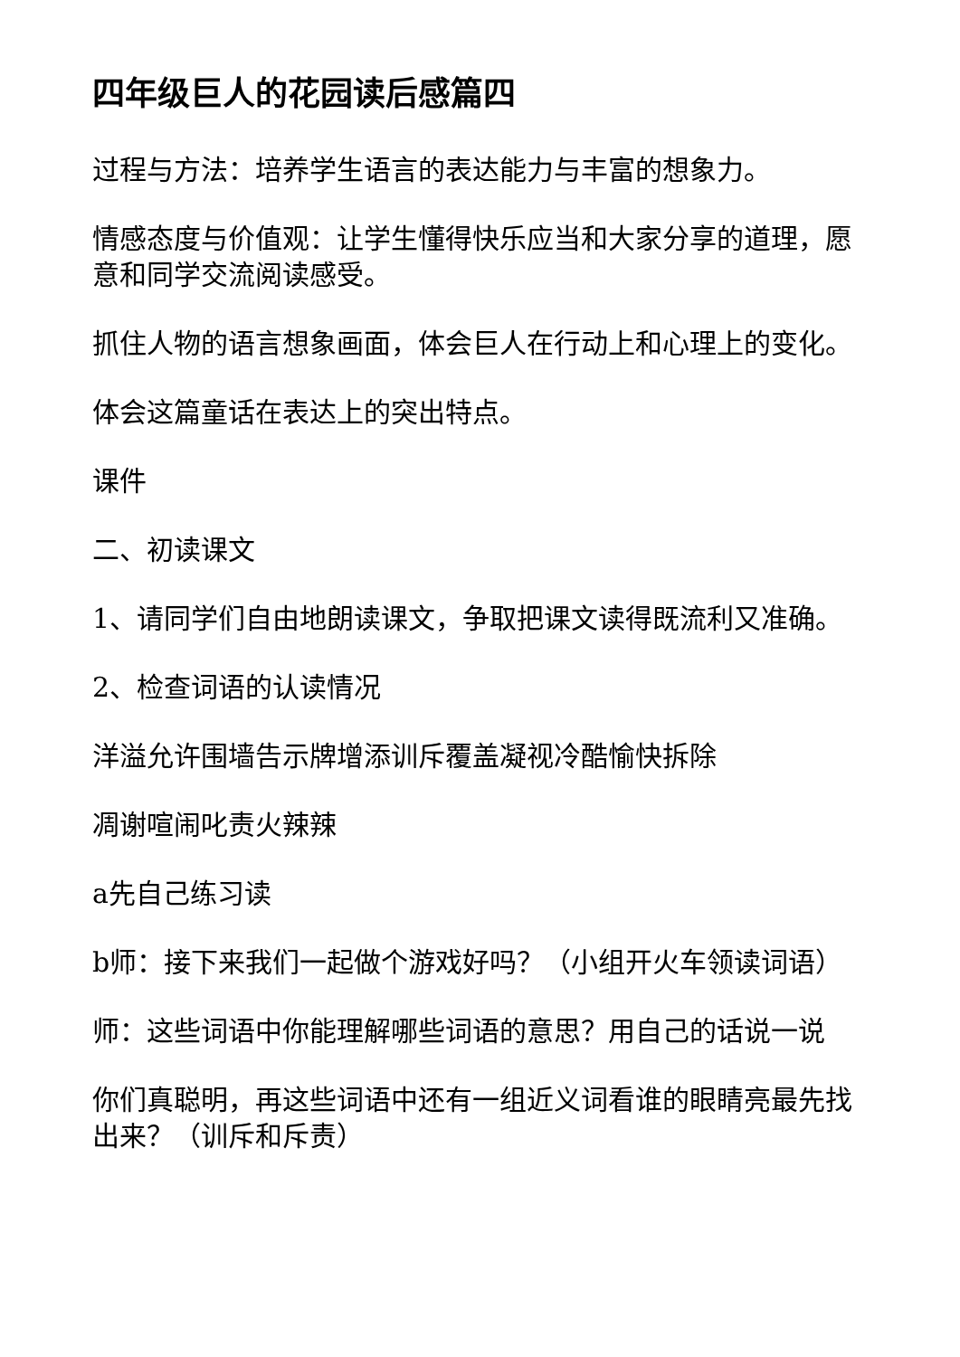四年级巨人的花园读后感篇四
过程与方法：培养学生语言的表达能力与丰富的想象力。
情感态度与价值观：让学生懂得快乐应当和大家分享的道理，愿意和同学交流阅读感受。
抓住人物的语言想象画面，体会巨人在行动上和心理上的变化。
体会这篇童话在表达上的突出特点。
课件
二、初读课文
1、请同学们自由地朗读课文，争取把课文读得既流利又准确。
2、检查词语的认读情况
洋溢允许围墙告示牌增添训斥覆盖凝视冷酷愉快拆除
凋谢喧闹叱责火辣辣
a先自己练习读
b师：接下来我们一起做个游戏好吗？（小组开火车领读词语）
师：这些词语中你能理解哪些词语的意思？用自己的话说一说
你们真聪明，再这些词语中还有一组近义词看谁的眼睛亮最先找出来？（训斥和斥责）